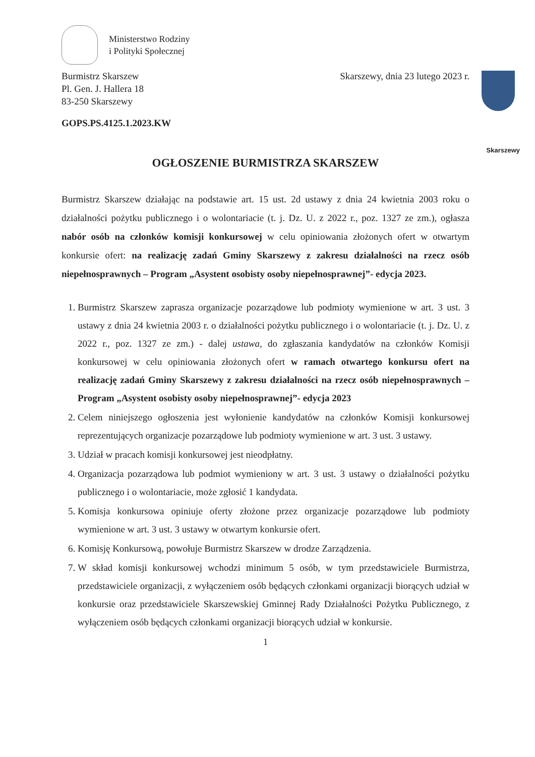Skarszewy
Ministerstwo Rodziny
i Polityki Społecznej
Burmistrz Skarszew
Pl. Gen. J. Hallera 18
83-250 Skarszewy
Skarszewy, dnia 23 lutego 2023 r.
GOPS.PS.4125.1.2023.KW
OGŁOSZENIE BURMISTRZA SKARSZEW
Burmistrz Skarszew działając na podstawie art. 15 ust. 2d ustawy z dnia 24 kwietnia 2003 roku o działalności pożytku publicznego i o wolontariacie (t. j. Dz. U. z 2022 r., poz. 1327 ze zm.), ogłasza nabór osób na członków komisji konkursowej w celu opiniowania złożonych ofert w otwartym konkursie ofert: na realizację zadań Gminy Skarszewy z zakresu działalności na rzecz osób niepełnosprawnych – Program „Asystent osobisty osoby niepełnosprawnej”- edycja 2023.
1. Burmistrz Skarszew zaprasza organizacje pozarządowe lub podmioty wymienione w art. 3 ust. 3 ustawy z dnia 24 kwietnia 2003 r. o działalności pożytku publicznego i o wolontariacie (t. j. Dz. U. z 2022 r., poz. 1327 ze zm.) - dalej ustawa, do zgłaszania kandydatów na członków Komisji konkursowej w celu opiniowania złożonych ofert w ramach otwartego konkursu ofert na realizację zadań Gminy Skarszewy z zakresu działalności na rzecz osób niepełnosprawnych – Program „Asystent osobisty osoby niepełnosprawnej”- edycja 2023
2. Celem niniejszego ogłoszenia jest wyłonienie kandydatów na członków Komisji konkursowej reprezentujących organizacje pozarządowe lub podmioty wymienione w art. 3 ust. 3 ustawy.
3. Udział w pracach komisji konkursowej jest nieodpłatny.
4. Organizacja pozarządowa lub podmiot wymieniony w art. 3 ust. 3 ustawy o działalności pożytku publicznego i o wolontariacie, może zgłosić 1 kandydata.
5. Komisja konkursowa opiniuje oferty złożone przez organizacje pozarządowe lub podmioty wymienione w art. 3 ust. 3 ustawy w otwartym konkursie ofert.
6. Komisję Konkursową, powołuje Burmistrz Skarszew w drodze Zarządzenia.
7. W skład komisji konkursowej wchodzi minimum 5 osób, w tym przedstawiciele Burmistrza, przedstawiciele organizacji, z wyłączeniem osób będących członkami organizacji biorących udział w konkursie oraz przedstawiciele Skarszewskiej Gminnej Rady Działalności Pożytku Publicznego, z wyłączeniem osób będących członkami organizacji biorących udział w konkursie.
1